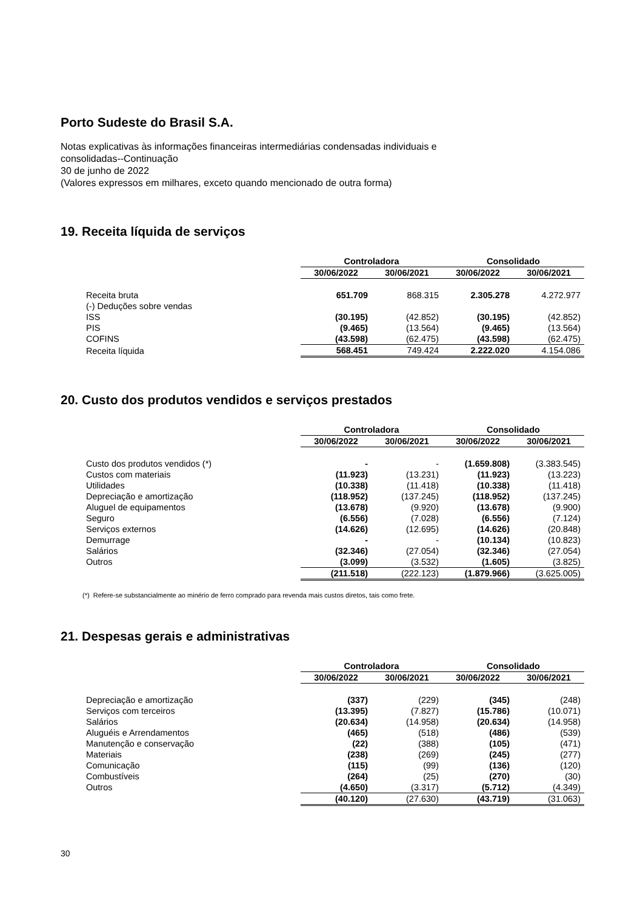Porto Sudeste do Brasil S.A.
Notas explicativas às informações financeiras intermediárias condensadas individuais e
consolidadas--Continuação
30 de junho de 2022
(Valores expressos em milhares, exceto quando mencionado de outra forma)
19. Receita líquida de serviços
| | Controladora | | Consolidado | |
| | 30/06/2022 | 30/06/2021 | 30/06/2022 | 30/06/2021 |
| Receita bruta | 651.709 | 868.315 | 2.305.278 | 4.272.977 |
| (-) Deduções sobre vendas | | | | |
| ISS | (30.195) | (42.852) | (30.195) | (42.852) |
| PIS | (9.465) | (13.564) | (9.465) | (13.564) |
| COFINS | (43.598) | (62.475) | (43.598) | (62.475) |
| Receita líquida | 568.451 | 749.424 | 2.222.020 | 4.154.086 |
20. Custo dos produtos vendidos e serviços prestados
| | Controladora | | Consolidado | |
| | 30/06/2022 | 30/06/2021 | 30/06/2022 | 30/06/2021 |
| Custo dos produtos vendidos (*) | - | - | (1.659.808) | (3.383.545) |
| Custos com materiais | (11.923) | (13.231) | (11.923) | (13.223) |
| Utilidades | (10.338) | (11.418) | (10.338) | (11.418) |
| Depreciação e amortização | (118.952) | (137.245) | (118.952) | (137.245) |
| Aluguel de equipamentos | (13.678) | (9.920) | (13.678) | (9.900) |
| Seguro | (6.556) | (7.028) | (6.556) | (7.124) |
| Serviços externos | (14.626) | (12.695) | (14.626) | (20.848) |
| Demurrage | - | - | (10.134) | (10.823) |
| Salários | (32.346) | (27.054) | (32.346) | (27.054) |
| Outros | (3.099) | (3.532) | (1.605) | (3.825) |
| | (211.518) | (222.123) | (1.879.966) | (3.625.005) |
(*) Refere-se substancialmente ao minério de ferro comprado para revenda mais custos diretos, tais como frete.
21. Despesas gerais e administrativas
| | Controladora | | Consolidado | |
| | 30/06/2022 | 30/06/2021 | 30/06/2022 | 30/06/2021 |
| Depreciação e amortização | (337) | (229) | (345) | (248) |
| Serviços com terceiros | (13.395) | (7.827) | (15.786) | (10.071) |
| Salários | (20.634) | (14.958) | (20.634) | (14.958) |
| Aluguéis e Arrendamentos | (465) | (518) | (486) | (539) |
| Manutenção e conservação | (22) | (388) | (105) | (471) |
| Materiais | (238) | (269) | (245) | (277) |
| Comunicação | (115) | (99) | (136) | (120) |
| Combustíveis | (264) | (25) | (270) | (30) |
| Outros | (4.650) | (3.317) | (5.712) | (4.349) |
| | (40.120) | (27.630) | (43.719) | (31.063) |
30